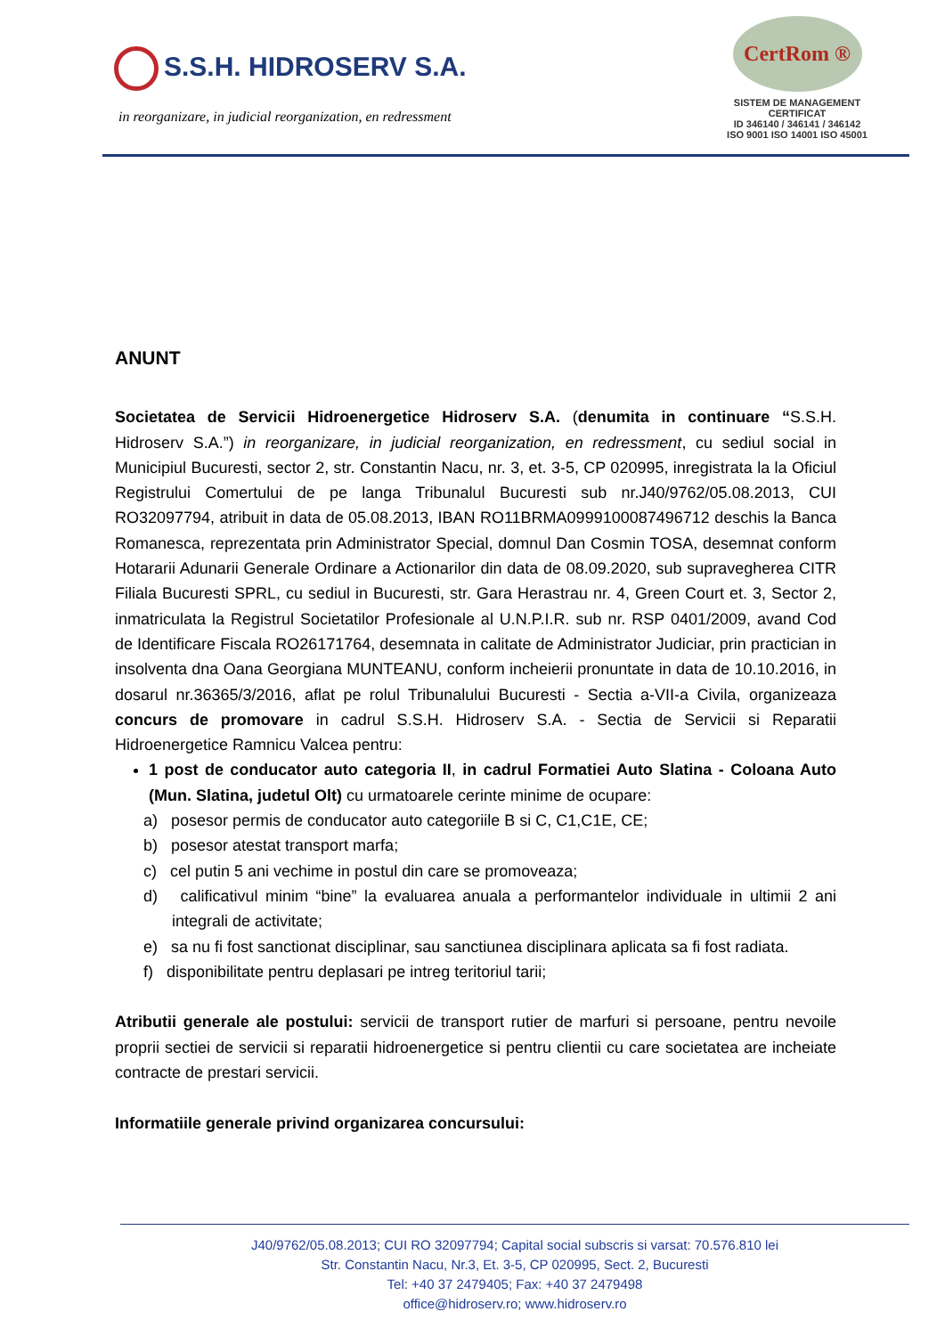S.S.H. HIDROSERV S.A.
in reorganizare, in judicial reorganization, en redressment
CertRom ®
SISTEM DE MANAGEMENT CERTIFICAT
ID 346140 / 346141 / 346142
ISO 9001 ISO 14001 ISO 45001
ANUNT
Societatea de Servicii Hidroenergetice Hidroserv S.A. (denumita in continuare “S.S.H. Hidroserv S.A.”) in reorganizare, in judicial reorganization, en redressment, cu sediul social in Municipiul Bucuresti, sector 2, str. Constantin Nacu, nr. 3, et. 3-5, CP 020995, inregistrata la la Oficiul Registrului Comertului de pe langa Tribunalul Bucuresti sub nr.J40/9762/05.08.2013, CUI RO32097794, atribuit in data de 05.08.2013, IBAN RO11BRMA0999100087496712 deschis la Banca Romanesca, reprezentata prin Administrator Special, domnul Dan Cosmin TOSA, desemnat conform Hotararii Adunarii Generale Ordinare a Actionarilor din data de 08.09.2020, sub supravegherea CITR Filiala Bucuresti SPRL, cu sediul in Bucuresti, str. Gara Herastrau nr. 4, Green Court et. 3, Sector 2, inmatriculata la Registrul Societatilor Profesionale al U.N.P.I.R. sub nr. RSP 0401/2009, avand Cod de Identificare Fiscala RO26171764, desemnata in calitate de Administrator Judiciar, prin practician in insolventa dna Oana Georgiana MUNTEANU, conform incheierii pronuntate in data de 10.10.2016, in dosarul nr.36365/3/2016, aflat pe rolul Tribunalului Bucuresti - Sectia a-VII-a Civila, organizeaza concurs de promovare in cadrul S.S.H. Hidroserv S.A. - Sectia de Servicii si Reparatii Hidroenergetice Ramnicu Valcea pentru:
1 post de conducator auto categoria II, in cadrul Formatiei Auto Slatina - Coloana Auto (Mun. Slatina, judetul Olt) cu urmatoarele cerinte minime de ocupare:
a) posesor permis de conducator auto categoriile B si C, C1,C1E, CE;
b) posesor atestat transport marfa;
c) cel putin 5 ani vechime in postul din care se promoveaza;
d) calificativul minim “bine” la evaluarea anuala a performantelor individuale in ultimii 2 ani integrali de activitate;
e) sa nu fi fost sanctionat disciplinar, sau sanctiunea disciplinara aplicata sa fi fost radiata.
f) disponibilitate pentru deplasari pe intreg teritoriul tarii;
Atributii generale ale postului: servicii de transport rutier de marfuri si persoane, pentru nevoile proprii sectiei de servicii si reparatii hidroenergetice si pentru clientii cu care societatea are incheiate contracte de prestari servicii.
Informatiile generale privind organizarea concursului:
J40/9762/05.08.2013; CUI RO 32097794; Capital social subscris si varsat: 70.576.810 lei
Str. Constantin Nacu, Nr.3, Et. 3-5, CP 020995, Sect. 2, Bucuresti
Tel: +40 37 2479405; Fax: +40 37 2479498
office@hidroserv.ro; www.hidroserv.ro